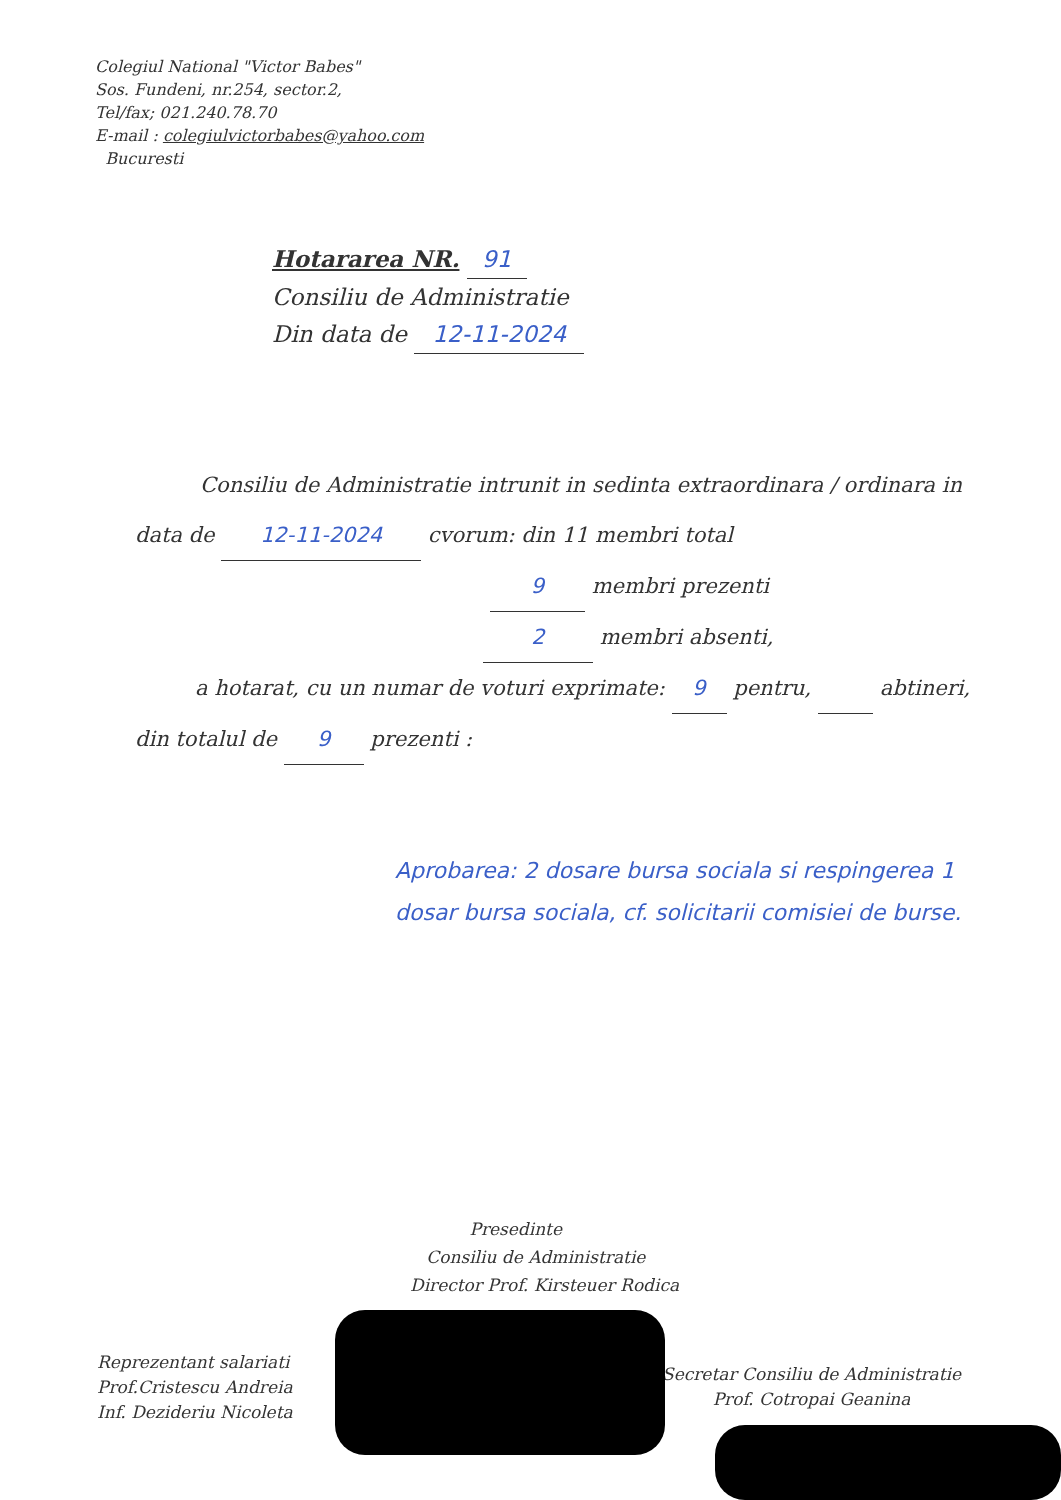Colegiul National "Victor Babes"
Sos. Fundeni, nr.254, sector.2,
Tel/fax; 021.240.78.70
E-mail : colegiulvictorbabes@yahoo.com
Bucuresti
Hotararea NR. 91
Consiliu de Administratie
Din data de 12-11-2024
Consiliu de Administratie intrunit in sedinta extraordinara / ordinara in
data de 12-11-2024 cvorum: din 11 membri total
9 membri prezenti
2 membri absenti,
a hotarat, cu un numar de voturi exprimate: 9 pentru, abtineri,
din totalul de 9 prezenti :
Aprobarea: 2 dosare bursa sociala si respingerea 1 dosar bursa sociala, cf. solicitarii comisiei de burse.
Presedinte
Consiliu de Administratie
Director Prof. Kirsteuer Rodica
Reprezentant salariati
Prof.Cristescu Andreia
Inf. Dezideriu Nicoleta
Secretar Consiliu de Administratie
Prof. Cotropai Geanina